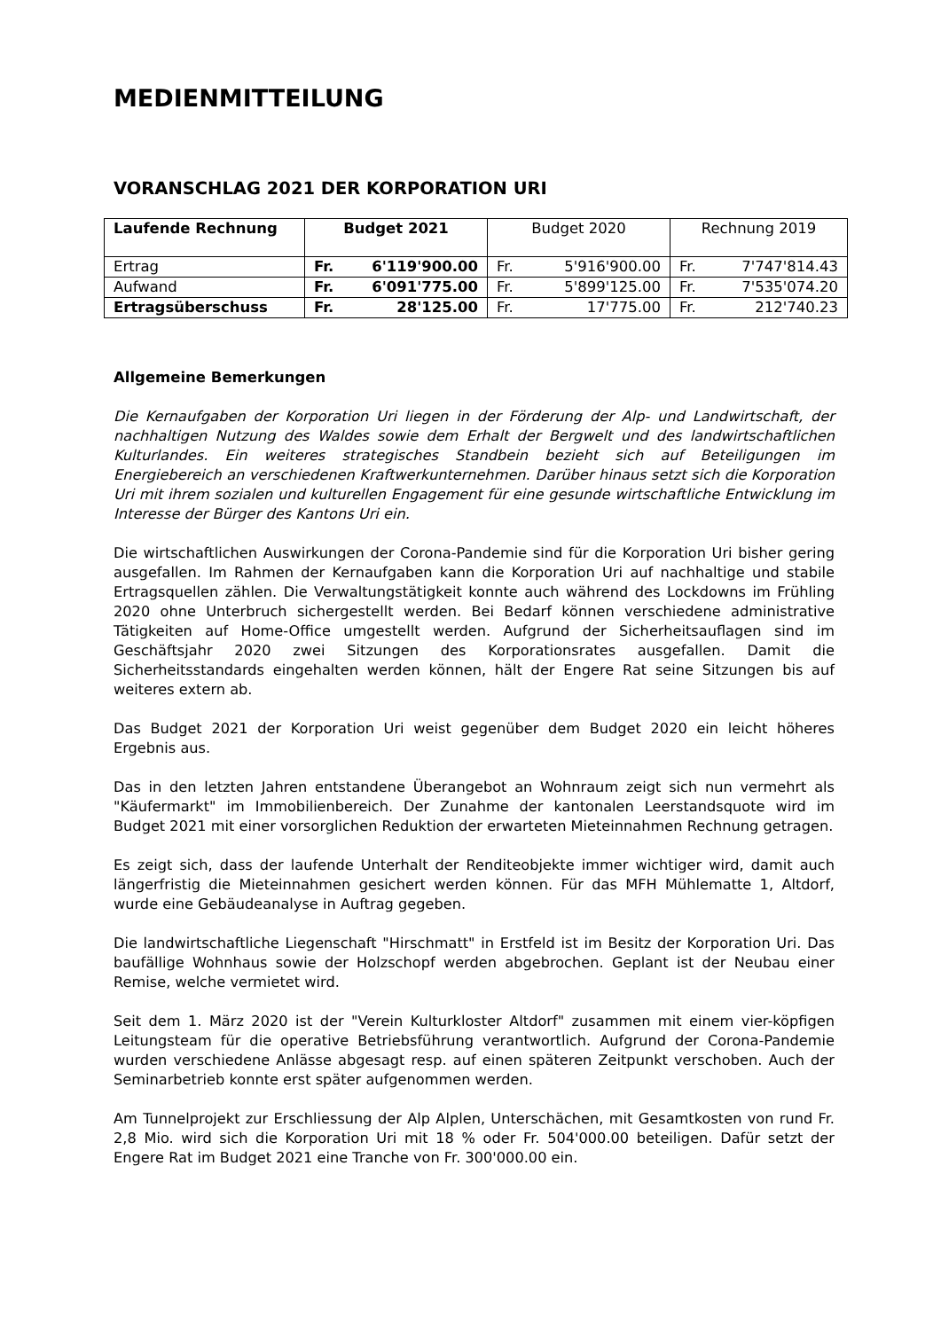MEDIENMITTEILUNG
VORANSCHLAG 2021 DER KORPORATION URI
| Laufende Rechnung | Budget 2021 | Budget 2020 | Rechnung 2019 |
| --- | --- | --- | --- |
| Ertrag | Fr. 6'119'900.00 | Fr. 5'916'900.00 | Fr. 7'747'814.43 |
| Aufwand | Fr. 6'091'775.00 | Fr. 5'899'125.00 | Fr. 7'535'074.20 |
| Ertragsüberschuss | Fr. 28'125.00 | Fr. 17'775.00 | Fr. 212'740.23 |
Allgemeine Bemerkungen
Die Kernaufgaben der Korporation Uri liegen in der Förderung der Alp- und Landwirtschaft, der nachhaltigen Nutzung des Waldes sowie dem Erhalt der Bergwelt und des landwirtschaftlichen Kulturlandes. Ein weiteres strategisches Standbein bezieht sich auf Beteiligungen im Energiebereich an verschiedenen Kraftwerkunternehmen. Darüber hinaus setzt sich die Korporation Uri mit ihrem sozialen und kulturellen Engagement für eine gesunde wirtschaftliche Entwicklung im Interesse der Bürger des Kantons Uri ein.
Die wirtschaftlichen Auswirkungen der Corona-Pandemie sind für die Korporation Uri bisher gering ausgefallen. Im Rahmen der Kernaufgaben kann die Korporation Uri auf nachhaltige und stabile Ertragsquellen zählen. Die Verwaltungstätigkeit konnte auch während des Lockdowns im Frühling 2020 ohne Unterbruch sichergestellt werden. Bei Bedarf können verschiedene administrative Tätigkeiten auf Home-Office umgestellt werden. Aufgrund der Sicherheitsauflagen sind im Geschäftsjahr 2020 zwei Sitzungen des Korporationsrates ausgefallen. Damit die Sicherheitsstandards eingehalten werden können, hält der Engere Rat seine Sitzungen bis auf weiteres extern ab.
Das Budget 2021 der Korporation Uri weist gegenüber dem Budget 2020 ein leicht höheres Ergebnis aus.
Das in den letzten Jahren entstandene Überangebot an Wohnraum zeigt sich nun vermehrt als "Käufermarkt" im Immobilienbereich. Der Zunahme der kantonalen Leerstandsquote wird im Budget 2021 mit einer vorsorglichen Reduktion der erwarteten Mieteinnahmen Rechnung getragen.
Es zeigt sich, dass der laufende Unterhalt der Renditeobjekte immer wichtiger wird, damit auch längerfristig die Mieteinnahmen gesichert werden können. Für das MFH Mühlematte 1, Altdorf, wurde eine Gebäudeanalyse in Auftrag gegeben.
Die landwirtschaftliche Liegenschaft "Hirschmatt" in Erstfeld ist im Besitz der Korporation Uri. Das baufällige Wohnhaus sowie der Holzschopf werden abgebrochen. Geplant ist der Neubau einer Remise, welche vermietet wird.
Seit dem 1. März 2020 ist der "Verein Kulturkloster Altdorf" zusammen mit einem vier-köpfigen Leitungsteam für die operative Betriebsführung verantwortlich. Aufgrund der Corona-Pandemie wurden verschiedene Anlässe abgesagt resp. auf einen späteren Zeitpunkt verschoben. Auch der Seminarbetrieb konnte erst später aufgenommen werden.
Am Tunnelprojekt zur Erschliessung der Alp Alplen, Unterschächen, mit Gesamtkosten von rund Fr. 2,8 Mio. wird sich die Korporation Uri mit 18 % oder Fr. 504'000.00 beteiligen. Dafür setzt der Engere Rat im Budget 2021 eine Tranche von Fr. 300'000.00 ein.